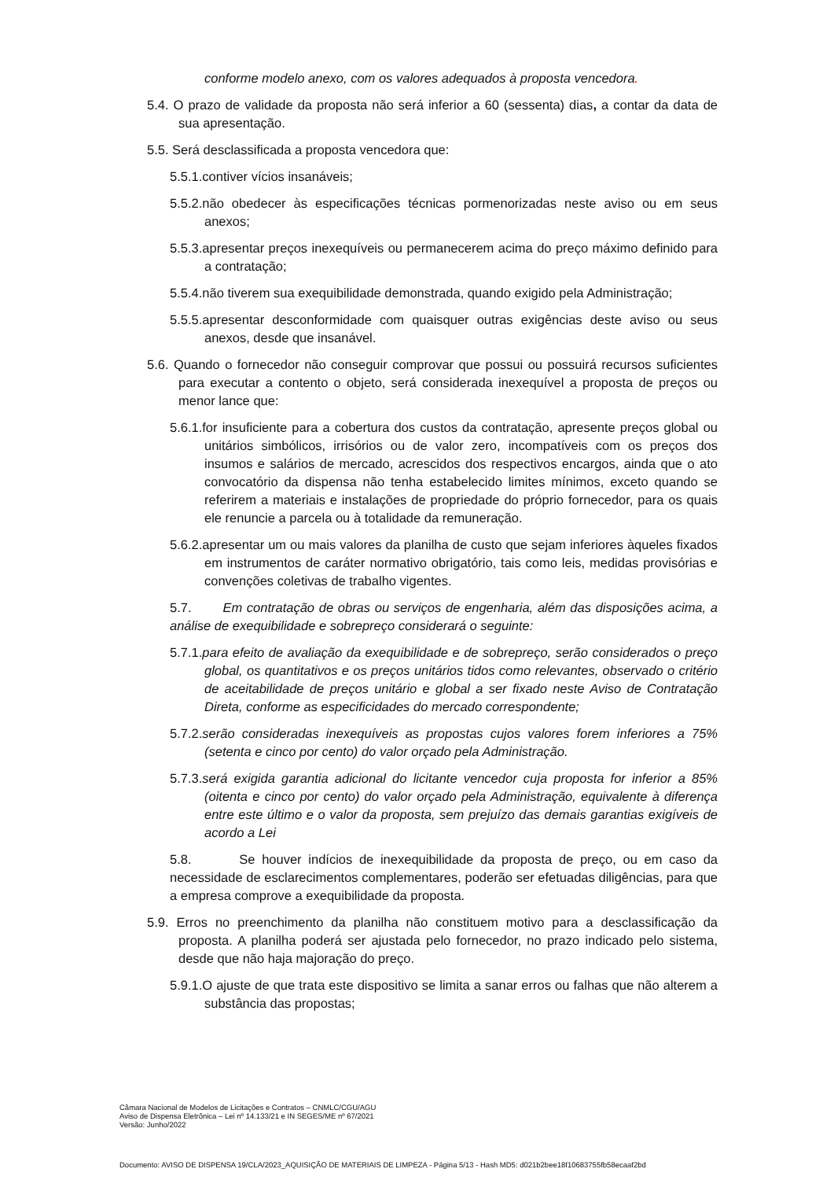conforme modelo anexo, com os valores adequados à proposta vencedora.
5.4. O prazo de validade da proposta não será inferior a 60 (sessenta) dias, a contar da data de sua apresentação.
5.5. Será desclassificada a proposta vencedora que:
5.5.1.contiver vícios insanáveis;
5.5.2.não obedecer às especificações técnicas pormenorizadas neste aviso ou em seus anexos;
5.5.3.apresentar preços inexequíveis ou permanecerem acima do preço máximo definido para a contratação;
5.5.4.não tiverem sua exequibilidade demonstrada, quando exigido pela Administração;
5.5.5.apresentar desconformidade com quaisquer outras exigências deste aviso ou seus anexos, desde que insanável.
5.6. Quando o fornecedor não conseguir comprovar que possui ou possuirá recursos suficientes para executar a contento o objeto, será considerada inexequível a proposta de preços ou menor lance que:
5.6.1.for insuficiente para a cobertura dos custos da contratação, apresente preços global ou unitários simbólicos, irrisórios ou de valor zero, incompatíveis com os preços dos insumos e salários de mercado, acrescidos dos respectivos encargos, ainda que o ato convocatório da dispensa não tenha estabelecido limites mínimos, exceto quando se referirem a materiais e instalações de propriedade do próprio fornecedor, para os quais ele renuncie a parcela ou à totalidade da remuneração.
5.6.2.apresentar um ou mais valores da planilha de custo que sejam inferiores àqueles fixados em instrumentos de caráter normativo obrigatório, tais como leis, medidas provisórias e convenções coletivas de trabalho vigentes.
5.7. Em contratação de obras ou serviços de engenharia, além das disposições acima, a análise de exequibilidade e sobrepreço considerará o seguinte:
5.7.1.para efeito de avaliação da exequibilidade e de sobrepreço, serão considerados o preço global, os quantitativos e os preços unitários tidos como relevantes, observado o critério de aceitabilidade de preços unitário e global a ser fixado neste Aviso de Contratação Direta, conforme as especificidades do mercado correspondente;
5.7.2.serão consideradas inexequíveis as propostas cujos valores forem inferiores a 75% (setenta e cinco por cento) do valor orçado pela Administração.
5.7.3.será exigida garantia adicional do licitante vencedor cuja proposta for inferior a 85% (oitenta e cinco por cento) do valor orçado pela Administração, equivalente à diferença entre este último e o valor da proposta, sem prejuízo das demais garantias exigíveis de acordo a Lei
5.8. Se houver indícios de inexequibilidade da proposta de preço, ou em caso da necessidade de esclarecimentos complementares, poderão ser efetuadas diligências, para que a empresa comprove a exequibilidade da proposta.
5.9. Erros no preenchimento da planilha não constituem motivo para a desclassificação da proposta. A planilha poderá ser ajustada pelo fornecedor, no prazo indicado pelo sistema, desde que não haja majoração do preço.
5.9.1.O ajuste de que trata este dispositivo se limita a sanar erros ou falhas que não alterem a substância das propostas;
Câmara Nacional de Modelos de Licitações e Contratos – CNMLC/CGU/AGU
Aviso de Dispensa Eletrônica – Lei nº 14.133/21 e IN SEGES/ME nº 67/2021
Versão: Junho/2022
Documento: AVISO DE DISPENSA 19/CLA/2023_AQUISIÇÃO DE MATERIAIS DE LIMPEZA - Página 5/13 - Hash MD5: d021b2bee18f10683755fb58ecaaf2bd